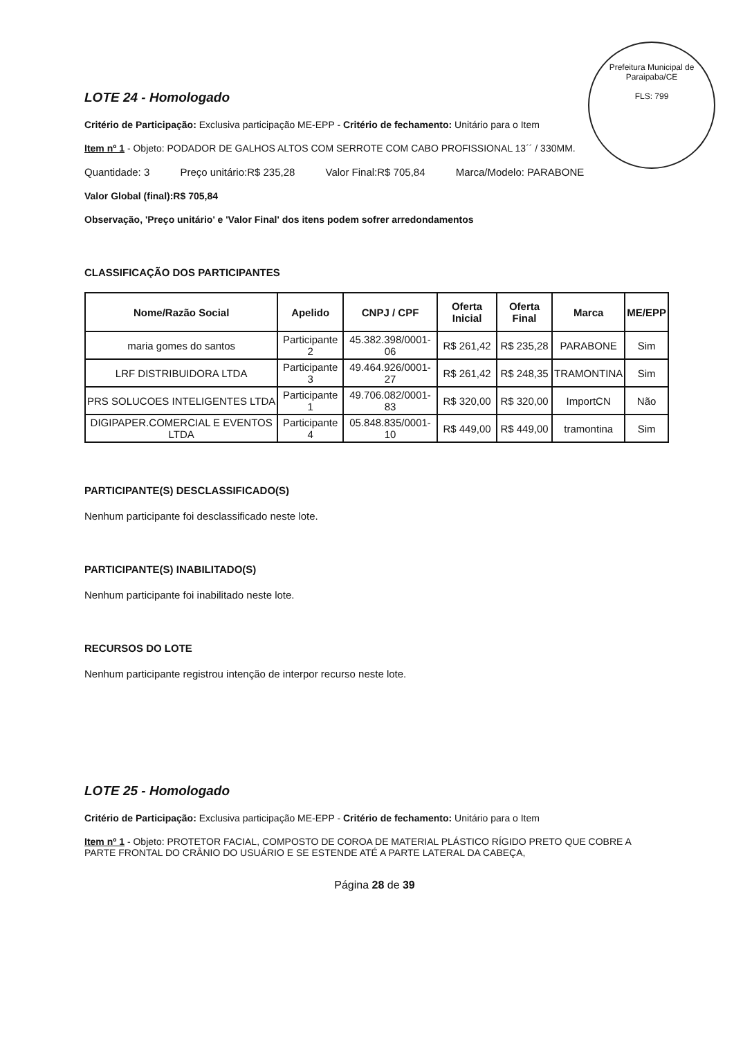Prefeitura Municipal de Paraipaba/CE
FLS: 799
LOTE 24 - Homologado
Critério de Participação: Exclusiva participação ME-EPP - Critério de fechamento: Unitário para o Item
Item nº 1 - Objeto: PODADOR DE GALHOS ALTOS COM SERROTE COM CABO PROFISSIONAL 13´´ / 330MM.
Quantidade: 3 Preço unitário:R$ 235,28 Valor Final:R$ 705,84 Marca/Modelo: PARABONE
Valor Global (final):R$ 705,84
Observação, 'Preço unitário' e 'Valor Final' dos itens podem sofrer arredondamentos
CLASSIFICAÇÃO DOS PARTICIPANTES
| Nome/Razão Social | Apelido | CNPJ / CPF | Oferta Inicial | Oferta Final | Marca | ME/EPP |
| --- | --- | --- | --- | --- | --- | --- |
| maria gomes do santos | Participante 2 | 45.382.398/0001-06 | R$ 261,42 | R$ 235,28 | PARABONE | Sim |
| LRF DISTRIBUIDORA LTDA | Participante 3 | 49.464.926/0001-27 | R$ 261,42 | R$ 248,35 | TRAMONTINA | Sim |
| PRS SOLUCOES INTELIGENTES LTDA | Participante 1 | 49.706.082/0001-83 | R$ 320,00 | R$ 320,00 | ImportCN | Não |
| DIGIPAPER.COMERCIAL E EVENTOS LTDA | Participante 4 | 05.848.835/0001-10 | R$ 449,00 | R$ 449,00 | tramontina | Sim |
PARTICIPANTE(S) DESCLASSIFICADO(S)
Nenhum participante foi desclassificado neste lote.
PARTICIPANTE(S) INABILITADO(S)
Nenhum participante foi inabilitado neste lote.
RECURSOS DO LOTE
Nenhum participante registrou intenção de interpor recurso neste lote.
LOTE 25 - Homologado
Critério de Participação: Exclusiva participação ME-EPP - Critério de fechamento: Unitário para o Item
Item nº 1 - Objeto: PROTETOR FACIAL, COMPOSTO DE COROA DE MATERIAL PLÁSTICO RÍGIDO PRETO QUE COBRE A PARTE FRONTAL DO CRÂNIO DO USUÁRIO E SE ESTENDE ATÉ A PARTE LATERAL DA CABEÇA,
Página 28 de 39